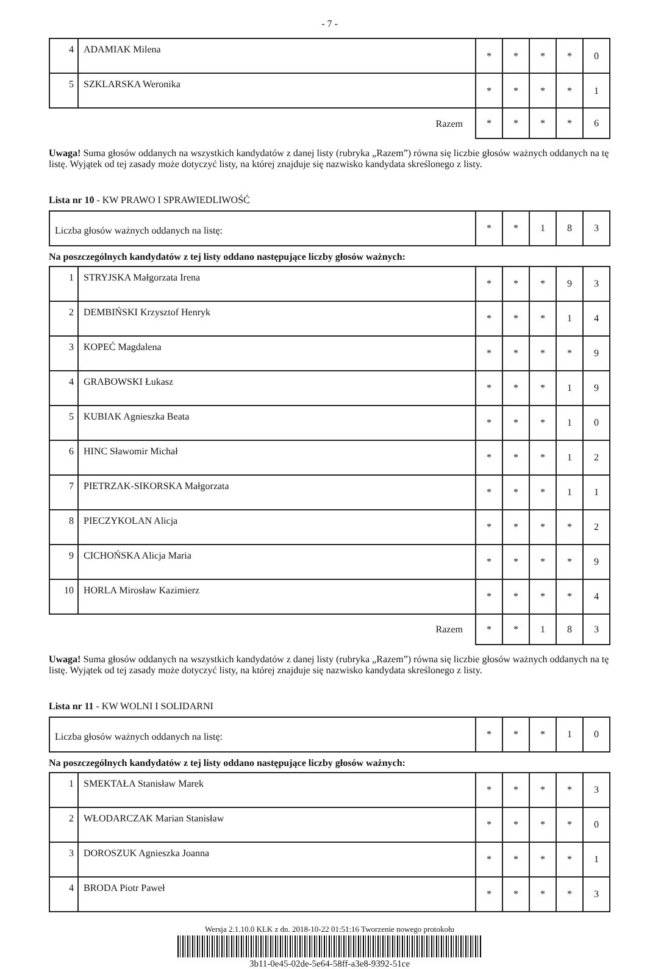- 7 -
| 4 | ADAMIAK Milena | * | * | * | * | 0 |
| 5 | SZKLARSKA Weronika | * | * | * | * | 1 |
| Razem | | * | * | * | * | 6 |
Uwaga! Suma głosów oddanych na wszystkich kandydatów z danej listy (rubryka „Razem”) równa się liczbie głosów ważnych oddanych na tę listę. Wyjątek od tej zasady może dotyczyć listy, na której znajduje się nazwisko kandydata skreślonego z listy.
Lista nr 10 - KW PRAWO I SPRAWIEDLIWOŚĆ
| Liczba głosów ważnych oddanych na listę: | * | * | 1 | 8 | 3 |
Na poszczególnych kandydatów z tej listy oddano następujące liczby głosów ważnych:
| 1 | STRYJSKA Małgorzata Irena | * | * | * | 9 | 3 |
| 2 | DEMBIŃSKI Krzysztof Henryk | * | * | * | 1 | 4 |
| 3 | KOPEĆ Magdalena | * | * | * | * | 9 |
| 4 | GRABOWSKI Łukasz | * | * | * | 1 | 9 |
| 5 | KUBIAK Agnieszka Beata | * | * | * | 1 | 0 |
| 6 | HINC Sławomir Michał | * | * | * | 1 | 2 |
| 7 | PIETRZAK-SIKORSKA Małgorzata | * | * | * | 1 | 1 |
| 8 | PIECZYKOLAN Alicja | * | * | * | * | 2 |
| 9 | CICHOŃSKA Alicja Maria | * | * | * | * | 9 |
| 10 | HORLA Mirosław Kazimierz | * | * | * | * | 4 |
| Razem | | * | * | 1 | 8 | 3 |
Uwaga! Suma głosów oddanych na wszystkich kandydatów z danej listy (rubryka „Razem”) równa się liczbie głosów ważnych oddanych na tę listę. Wyjątek od tej zasady może dotyczyć listy, na której znajduje się nazwisko kandydata skreślonego z listy.
Lista nr 11 - KW WOLNI I SOLIDARNI
| Liczba głosów ważnych oddanych na listę: | * | * | * | 1 | 0 |
Na poszczególnych kandydatów z tej listy oddano następujące liczby głosów ważnych:
| 1 | SMEKTAŁA Stanisław Marek | * | * | * | * | 3 |
| 2 | WŁODARCZAK Marian Stanisław | * | * | * | * | 0 |
| 3 | DOROSZUK Agnieszka Joanna | * | * | * | * | 1 |
| 4 | BRODA Piotr Paweł | * | * | * | * | 3 |
Wersja 2.1.10.0 KLK z dn. 2018-10-22 01:51:16 Tworzenie nowego protokołu
3b11-0e45-02de-5e64-58ff-a3e8-9392-51ce